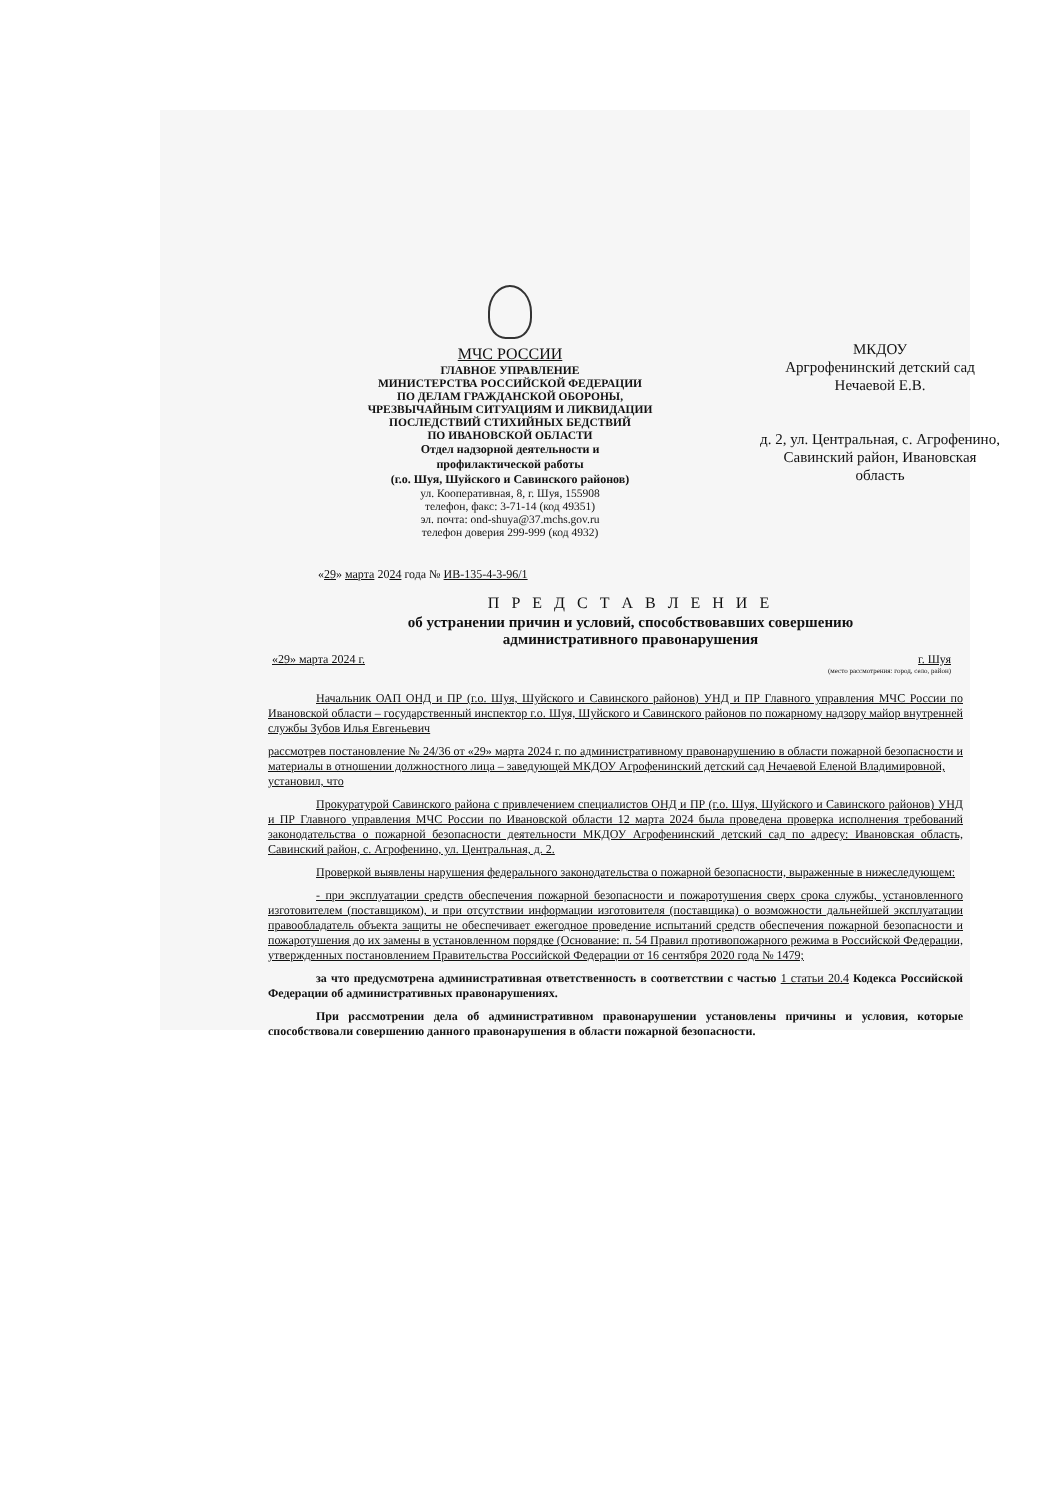МЧС РОССИИ
ГЛАВНОЕ УПРАВЛЕНИЕ
МИНИСТЕРСТВА РОССИЙСКОЙ ФЕДЕРАЦИИ
ПО ДЕЛАМ ГРАЖДАНСКОЙ ОБОРОНЫ,
ЧРЕЗВЫЧАЙНЫМ СИТУАЦИЯМ И ЛИКВИДАЦИИ
ПОСЛЕДСТВИЙ СТИХИЙНЫХ БЕДСТВИЙ
ПО ИВАНОВСКОЙ ОБЛАСТИ
Отдел надзорной деятельности и
профилактической работы
(г.о. Шуя, Шуйского и Савинского районов)
ул. Кооперативная, 8, г. Шуя, 155908
телефон, факс: 3-71-14 (код 49351)
эл. почта: ond-shuya@37.mchs.gov.ru
телефон доверия 299-999 (код 4932)
МКДОУ
Аргрофенинский детский сад
Нечаевой Е.В.
д. 2, ул. Центральная, с. Агрофенино,
Савинский район, Ивановская
область
«29» марта 2024 года № ИВ-135-4-3-96/1
П Р Е Д С Т А В Л Е Н И Е
об устранении причин и условий, способствовавших совершению
административного правонарушения
«29» марта 2024 г. г. Шуя
(место рассмотрения: город, село, район)
Начальник ОАП ОНД и ПР (г.о. Шуя, Шуйского и Савинского районов) УНД и ПР Главного управления МЧС России по Ивановской области – государственный инспектор г.о. Шуя, Шуйского и Савинского районов по пожарному надзору майор внутренней службы Зубов Илья Евгеньевич
рассмотрев постановление № 24/36 от «29» марта 2024 г. по административному правонарушению в области пожарной безопасности и материалы в отношении должностного лица – заведующей МКДОУ Агрофенинский детский сад Нечаевой Еленой Владимировной,
установил, что
Прокуратурой Савинского района с привлечением специалистов ОНД и ПР (г.о. Шуя, Шуйского и Савинского районов) УНД и ПР Главного управления МЧС России по Ивановской области 12 марта 2024 была проведена проверка исполнения требований законодательства о пожарной безопасности деятельности МКДОУ Агрофенинский детский сад по адресу: Ивановская область, Савинский район, с. Агрофенино, ул. Центральная, д. 2.
Проверкой выявлены нарушения федерального законодательства о пожарной безопасности, выраженные в нижеследующем:
- при эксплуатации средств обеспечения пожарной безопасности и пожаротушения сверх срока службы, установленного изготовителем (поставщиком), и при отсутствии информации изготовителя (поставщика) о возможности дальнейшей эксплуатации правообладатель объекта защиты не обеспечивает ежегодное проведение испытаний средств обеспечения пожарной безопасности и пожаротушения до их замены в установленном порядке (Основание: п. 54 Правил противопожарного режима в Российской Федерации, утвержденных постановлением Правительства Российской Федерации от 16 сентября 2020 года № 1479;
за что предусмотрена административная ответственность в соответствии с частью 1 статьи 20.4 Кодекса Российской Федерации об административных правонарушениях.
При рассмотрении дела об административном правонарушении установлены причины и условия, которые способствовали совершению данного правонарушения в области пожарной безопасности.